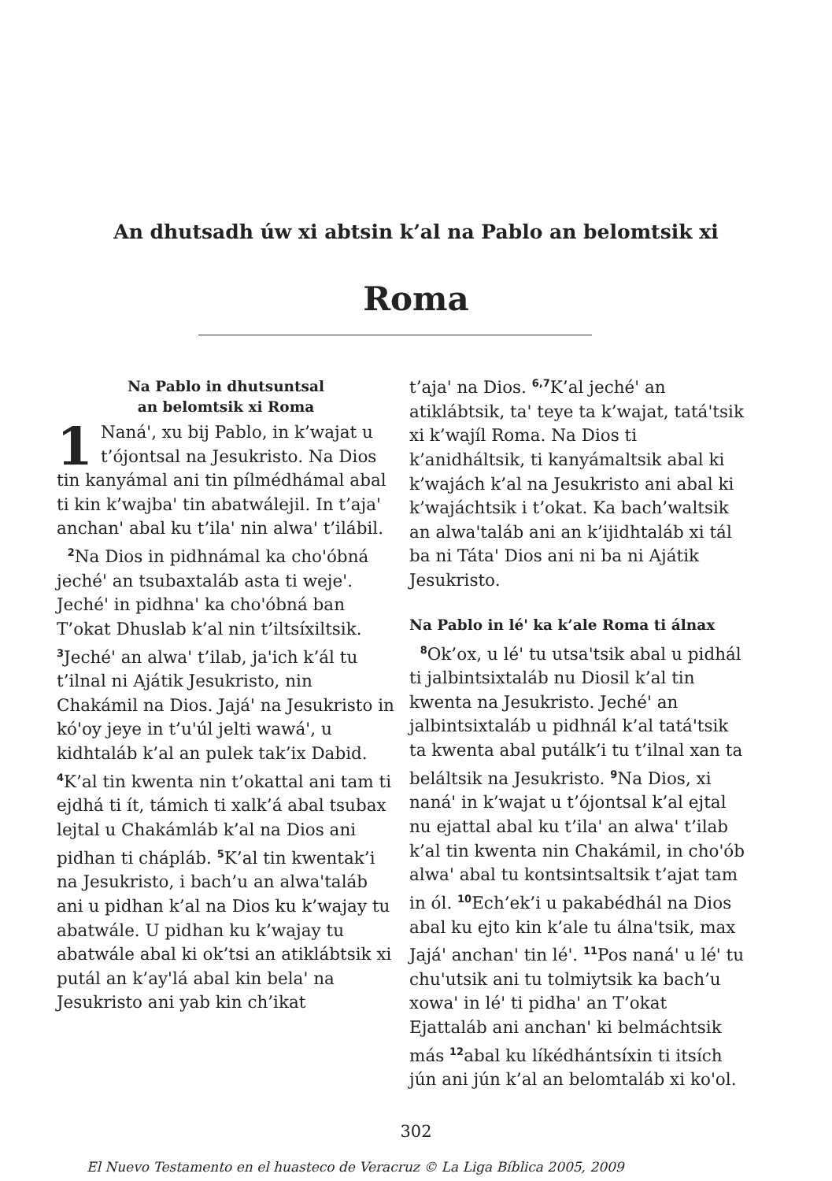An dhutsadh úw xi abtsin k’al na Pablo an belomtsik xi
Roma
Na Pablo in dhutsuntsal
an belomtsik xi Roma
1 Naná', xu bij Pablo, in k’wajat u t’ójontsal na Jesukristo. Na Dios tin kanyámal ani tin pílmédhámal abal ti kin k’wajba' tin abatwálejil. In t’aja' anchan' abal ku t’ila' nin alwa' t’ilábil.
<sup>2</sup> Na Dios in pidhnámal ka cho'óbná jeché' an tsubaxtaláb asta ti weje'. Jeché' in pidhna' ka cho'óbná ban T’okat Dhuslab k’al nin t’iltsíxiltsik. <sup>3</sup>Jeché' an alwa' t’ilab, ja'ich k’ál tu t’ilnal ni Ajátik Jesukristo, nin Chakámil na Dios. Jajá' na Jesukristo in kó'oy jeye in t’u'úl jelti wawá', u kidhtaláb k’al an pulek tak’ix Dabid. <sup>4</sup>K’al tin kwenta nin t’okattal ani tam ti ejdhá ti ít, támich ti xalk’á abal tsubax lejtal u Chakámláb k’al na Dios ani pidhan ti chápláb. <sup>5</sup>K’al tin kwentak’i na Jesukristo, i bach’u an alwa'taláb ani u pidhan k’al na Dios ku k’wajay tu abatwále. U pidhan ku k’wajay tu abatwále abal ki ok’tsi an atiklábtsik xi putál an k’ay'lá abal kin bela' na Jesukristo ani yab kin ch’ikat
t’aja' na Dios. <sup>6,7</sup>K’al jeché' an atiklábtsik, ta' teye ta k’wajat, tatá'tsik xi k’wajíl Roma. Na Dios ti k’anidháltsik, ti kanyámaltsik abal ki k’wajách k’al na Jesukristo ani abal ki k’wajáchtsik i t’okat. Ka bach’waltsik an alwa'taláb ani an k’ijidhtaláb xi tál ba ni Táta' Dios ani ni ba ni Ajátik Jesukristo.
Na Pablo in lé' ka k’ale Roma ti álnax
<sup>8</sup> Ok’ox, u lé' tu utsa'tsik abal u pidhál ti jalbintsixtaláb nu Diosil k’al tin kwenta na Jesukristo. Jeché' an jalbintsixtaláb u pidhnál k’al tatá'tsik ta kwenta abal putálk’i tu t’ilnal xan ta beláltsik na Jesukristo. <sup>9</sup>Na Dios, xi naná' in k’wajat u t’ójontsal k’al ejtal nu ejattal abal ku t’ila' an alwa' t’ilab k’al tin kwenta nin Chakámil, in cho'ób alwa' abal tu kontsintsaltsik t’ajat tam in ól. <sup>10</sup>Ech’ek’i u pakabédhál na Dios abal ku ejto kin k’ale tu álna'tsik, max Jajá' anchan' tin lé'. <sup>11</sup>Pos naná' u lé' tu chu'utsik ani tu tolmiytsik ka bach’u xowa' in lé' ti pidha' an T’okat Ejattaláb ani anchan' ki belmáchtsik más <sup>12</sup>abal ku líkédhántsíxin ti itsích jún ani jún k’al an belomtaláb xi ko'ol.
302
El Nuevo Testamento en el huasteco de Veracruz © La Liga Bíblica 2005, 2009